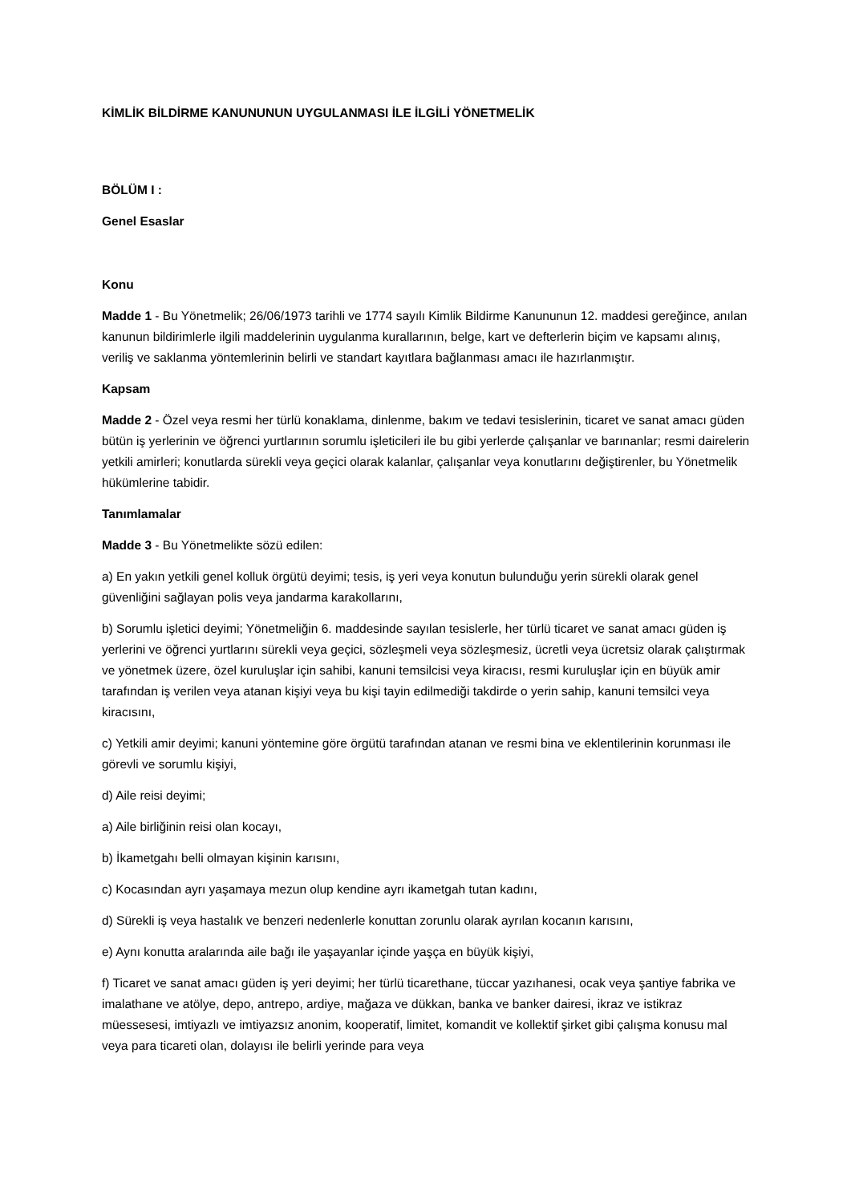KİMLİK BİLDİRME KANUNUNUN UYGULANMASI İLE İLGİLİ YÖNETMELİK
BÖLÜM I :
Genel Esaslar
Konu
Madde 1 - Bu Yönetmelik; 26/06/1973 tarihli ve 1774 sayılı Kimlik Bildirme Kanununun 12. maddesi gereğince, anılan kanunun bildirimlerle ilgili maddelerinin uygulanma kurallarının, belge, kart ve defterlerin biçim ve kapsamı alınış, veriliş ve saklanma yöntemlerinin belirli ve standart kayıtlara bağlanması amacı ile hazırlanmıştır.
Kapsam
Madde 2 - Özel veya resmi her türlü konaklama, dinlenme, bakım ve tedavi tesislerinin, ticaret ve sanat amacı güden bütün iş yerlerinin ve öğrenci yurtlarının sorumlu işleticileri ile bu gibi yerlerde çalışanlar ve barınanlar; resmi dairelerin yetkili amirleri; konutlarda sürekli veya geçici olarak kalanlar, çalışanlar veya konutlarını değiştirenler, bu Yönetmelik hükümlerine tabidir.
Tanımlamalar
Madde 3 - Bu Yönetmelikte sözü edilen:
a) En yakın yetkili genel kolluk örgütü deyimi; tesis, iş yeri veya konutun bulunduğu yerin sürekli olarak genel güvenliğini sağlayan polis veya jandarma karakollarını,
b) Sorumlu işletici deyimi; Yönetmeliğin 6. maddesinde sayılan tesislerle, her türlü ticaret ve sanat amacı güden iş yerlerini ve öğrenci yurtlarını sürekli veya geçici, sözleşmeli veya sözleşmesiz, ücretli veya ücretsiz olarak çalıştırmak ve yönetmek üzere, özel kuruluşlar için sahibi, kanuni temsilcisi veya kiracısı, resmi kuruluşlar için en büyük amir tarafından iş verilen veya atanan kişiyi veya bu kişi tayin edilmediği takdirde o yerin sahip, kanuni temsilci veya kiracısını,
c) Yetkili amir deyimi; kanuni yöntemine göre örgütü tarafından atanan ve resmi bina ve eklentilerinin korunması ile görevli ve sorumlu kişiyi,
d) Aile reisi deyimi;
a) Aile birliğinin reisi olan kocayı,
b) İkametgahı belli olmayan kişinin karısını,
c) Kocasından ayrı yaşamaya mezun olup kendine ayrı ikametgah tutan kadını,
d) Sürekli iş veya hastalık ve benzeri nedenlerle konuttan zorunlu olarak ayrılan kocanın karısını,
e) Aynı konutta aralarında aile bağı ile yaşayanlar içinde yaşça en büyük kişiyi,
f) Ticaret ve sanat amacı güden iş yeri deyimi; her türlü ticarethane, tüccar yazıhanesi, ocak veya şantiye fabrika ve imalathane ve atölye, depo, antrepo, ardiye, mağaza ve dükkan, banka ve banker dairesi, ikraz ve istikraz müessesesi, imtiyazlı ve imtiyazsız anonim, kooperatif, limitet, komandit ve kollektif şirket gibi çalışma konusu mal veya para ticareti olan, dolayısı ile belirli yerinde para veya